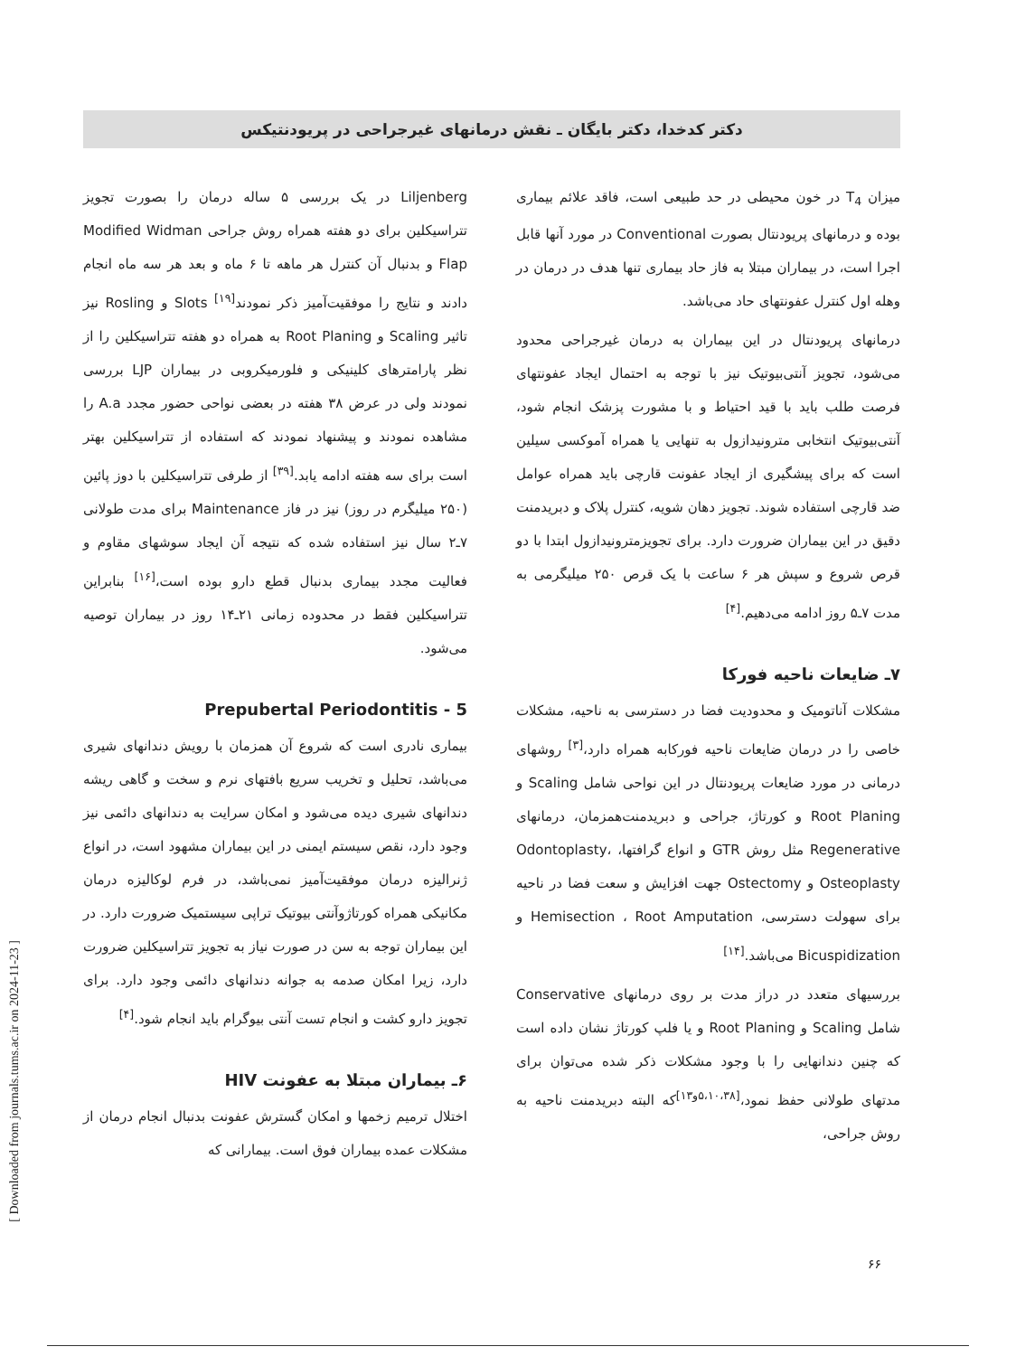دکتر کدخدا، دکتر بایگان ـ نقش درمانهای غیرجراحی در پریودنتیکس
Liljenberg در یک بررسی ۵ ساله درمان را بصورت تجویز تتراسیکلین برای دو هفته همراه روش جراحی Modified Widman Flap و بدنبال آن کنترل هر ماهه تا ۶ ماه و بعد هر سه ماه انجام دادند و نتایج را موفقیت‌آمیز ذکر نمودند<sup>[۱۹]</sup> Slots و Rosling نیز تاثیر Scaling و Root Planing به همراه دو هفته تتراسیکلین را از نظر پارامترهای کلینیکی و فلورمیکروبی در بیماران LJP بررسی نمودند ولی در عرض ۳۸ هفته در بعضی نواحی حضور مجدد A.a را مشاهده نمودند و پیشنهاد نمودند که استفاده از تتراسیکلین بهتر است برای سه هفته ادامه یابد.<sup>[۳۹]</sup> از طرفی تتراسیکلین با دوز پائین (۲۵۰ میلیگرم در روز) نیز در فاز Maintenance برای مدت طولانی ۷ـ۲ سال نیز استفاده شده که نتیجه آن ایجاد سوشهای مقاوم و فعالیت مجدد بیماری بدنبال قطع دارو بوده است،<sup>[۱۶]</sup> بنابراین تتراسیکلین فقط در محدوده زمانی ۲۱ـ۱۴ روز در بیماران توصیه می‌شود.
Prepubertal Periodontitis - 5
بیماری نادری است که شروع آن همزمان با رویش دندانهای شیری می‌باشد، تحلیل و تخریب سریع بافتهای نرم و سخت و گاهی ریشه دندانهای شیری دیده می‌شود و امکان سرایت به دندانهای دائمی نیز وجود دارد، نقص سیستم ایمنی در این بیماران مشهود است، در انواع ژنرالیزه درمان موفقیت‌آمیز نمی‌باشد، در فرم لوکالیزه درمان مکانیکی همراه کورتاژوآنتی بیوتیک تراپی سیستمیک ضرورت دارد. در این بیماران توجه به سن در صورت نیاز به تجویز تتراسیکلین ضرورت دارد، زیرا امکان صدمه به جوانه دندانهای دائمی وجود دارد. برای تجویز دارو کشت و انجام تست آنتی بیوگرام باید انجام شود.<sup>[۴]</sup>
۶ـ بیماران مبتلا به عفونت HIV
اختلال ترمیم زخمها و امکان گسترش عفونت بدنبال انجام درمان از مشکلات عمده بیماران فوق است. بیمارانی که
میزان T<sub>4</sub> در خون محیطی در حد طبیعی است، فاقد علائم بیماری بوده و درمانهای پریودنتال بصورت Conventional در مورد آنها قابل اجرا است، در بیماران مبتلا به فاز حاد بیماری تنها هدف در درمان در وهله اول کنترل عفونتهای حاد می‌باشد.
درمانهای پریودنتال در این بیماران به درمان غیرجراحی محدود می‌شود، تجویز آنتی‌بیوتیک نیز با توجه به احتمال ایجاد عفونتهای فرصت طلب باید با قید احتیاط و با مشورت پزشک انجام شود، آنتی‌بیوتیک انتخابی مترونیدازول به تنهایی یا همراه آموکسی سیلین است که برای پیشگیری از ایجاد عفونت قارچی باید همراه عوامل ضد قارچی استفاده شوند. تجویز دهان شویه، کنترل پلاک و دبریدمنت دقیق در این بیماران ضرورت دارد. برای تجویزمترونیدازول ابتدا با دو قرص شروع و سپش هر ۶ ساعت با یک قرص ۲۵۰ میلیگرمی به مدت ۷ـ۵ روز ادامه می‌دهیم.<sup>[۴]</sup>
۷ـ ضایعات ناحیه فورکا
مشکلات آناتومیک و محدودیت فضا در دسترسی به ناحیه، مشکلات خاصی را در درمان ضایعات ناحیه فورکابه همراه دارد،<sup>[۳]</sup> روشهای درمانی در مورد ضایعات پریودنتال در این نواحی شامل Scaling و Root Planing و کورتاژ، جراحی و دبریدمنت‌همزمان، درمانهای Regenerative مثل روش GTR و انواع گرافتها، Odontoplasty، Osteoplasty و Ostectomy جهت افزایش و سعت فضا در ناحیه برای سهولت دسترسی، Hemisection ، Root Amputation و Bicuspidization می‌باشد.<sup>[۱۴]</sup>
بررسیهای متعدد در دراز مدت بر روی درمانهای Conservative شامل Scaling و Root Planing و یا فلپ کورتاژ نشان داده است که چنین دندانهایی را با وجود مشکلات ذکر شده می‌توان برای مدتهای طولانی حفظ نمود،<sup>[۵،۱۰،۳۸و۱۳]</sup>که البته دبریدمنت ناحیه به روش جراحی،
۶۶
[ Downloaded from journals.tums.ac.ir on 2024-11-23 ]